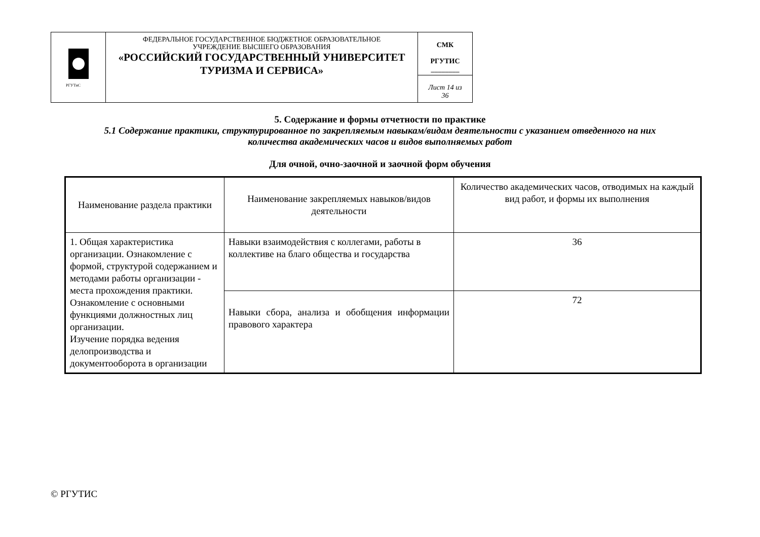| РГУТиС | ФЕДЕРАЛЬНОЕ ГОСУДАРСТВЕННОЕ БЮДЖЕТНОЕ ОБРАЗОВАТЕЛЬНОЕ УЧРЕЖДЕНИЕ ВЫСШЕГО ОБРАЗОВАНИЯ «РОССИЙСКИЙ ГОСУДАРСТВЕННЫЙ УНИВЕРСИТЕТ ТУРИЗМА И СЕРВИСА» | СМК РГУТИС ________ |
| | | Лист 14 из 36 |
5. Содержание и формы отчетности по практике
5.1 Содержание практики, структурированное по закрепляемым навыкам/видам деятельности с указанием отведенного на них
количества академических часов и видов выполняемых работ
Для очной, очно-заочной и заочной форм обучения
| Наименование раздела практики | Наименование закрепляемых навыков/видов деятельности | Количество академических часов, отводимых на каждый вид работ, и формы их выполнения |
| --- | --- | --- |
| 1. Общая характеристика организации. Ознакомление с формой, структурой содержанием и методами работы организации - места прохождения практики. Ознакомление с основными функциями должностных лиц организации. Изучение порядка ведения делопроизводства и документооборота в организации | Навыки взаимодействия с коллегами, работы в коллективе на благо общества и государства | 36 |
| | Навыки сбора, анализа и обобщения информации правового характера | 72 |
© РГУТИС